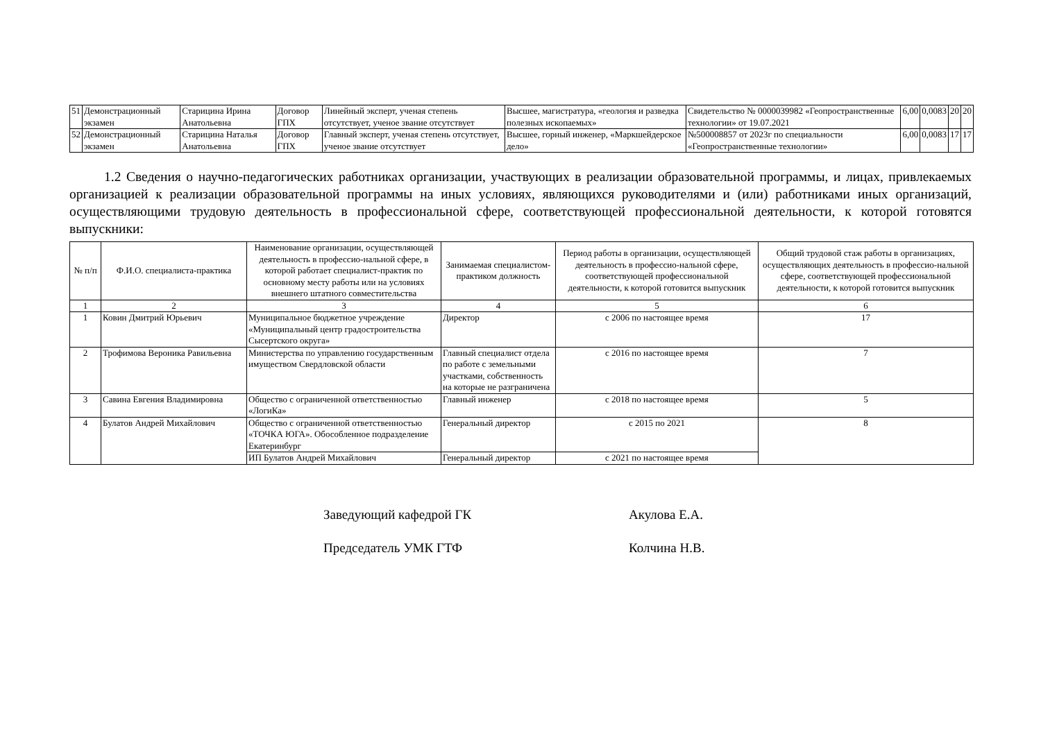| 51 | Демонстрационный экзамен | Старицина Ирина Анатольевна | Договор ГПХ | Линейный эксперт, ученая степень отсутствует, ученое звание отсутствует | Высшее, магистратура, «геология и разведка полезных ископаемых» | Свидетельство № 0000039982 «Геопространственные технологии» от 19.07.2021 | 6,00 | 0,0083 | 20 | 20 |
| 52 | Демонстрационный экзамен | Старицина Наталья Анатольевна | Договор ГПХ | Главный эксперт, ученая степень отсутствует, ученое звание отсутствует | Высшее, горный инженер, «Маркшейдерское дело» | №500008857 от 2023г по специальности «Геопространственные технологии» | 6,00 | 0,0083 | 17 | 17 |
1.2 Сведения о научно-педагогических работниках организации, участвующих в реализации образовательной программы, и лицах, привлекаемых организацией к реализации образовательной программы на иных условиях, являющихся руководителями и (или) работниками иных организаций, осуществляющими трудовую деятельность в профессиональной сфере, соответствующей профессиональной деятельности, к которой готовятся выпускники:
| № п/п | Ф.И.О. специалиста-практика | Наименование организации, осуществляющей деятельность в профессио-нальной сфере, в которой работает специалист-практик по основному месту работы или на условиях внешнего штатного совместительства | Занимаемая специалистом-практиком должность | Период работы в организации, осуществляющей деятельность в профессио-нальной сфере, соответствующей профессиональной деятельности, к которой готовится выпускник | Общий трудовой стаж работы в организациях, осуществляющих деятельность в профессио-нальной сфере, соответствующей профессиональной деятельности, к которой готовится выпускник |
| --- | --- | --- | --- | --- | --- |
| 1 | 2 | 3 | 4 | 5 | 6 |
| 1 | Ковин Дмитрий Юрьевич | Муниципальное бюджетное учреждение «Муниципальный центр градостроительства Сысертского округа» | Директор | с 2006 по настоящее время | 17 |
| 2 | Трофимова Вероника Равильевна | Министерства по управлению государственным имуществом Свердловской области | Главный специалист отдела по работе с земельными участками, собственность на которые не разграничена | с 2016 по настоящее время | 7 |
| 3 | Савина Евгения Владимировна | Общество с ограниченной ответственностью «ЛогиКа» | Главный инженер | с 2018 по настоящее время | 5 |
| 4 | Булатов Андрей Михайлович | Общество с ограниченной ответственностью «ТОЧКА ЮГА». Обособленное подразделение Екатеринбург | Генеральный директор | с 2015 по 2021 | 8 |
| | | ИП Булатов Андрей Михайлович | Генеральный директор | с 2021 по настоящее время | |
Заведующий кафедрой ГК Акулова Е.А.
Председатель УМК ГТФ Колчина Н.В.